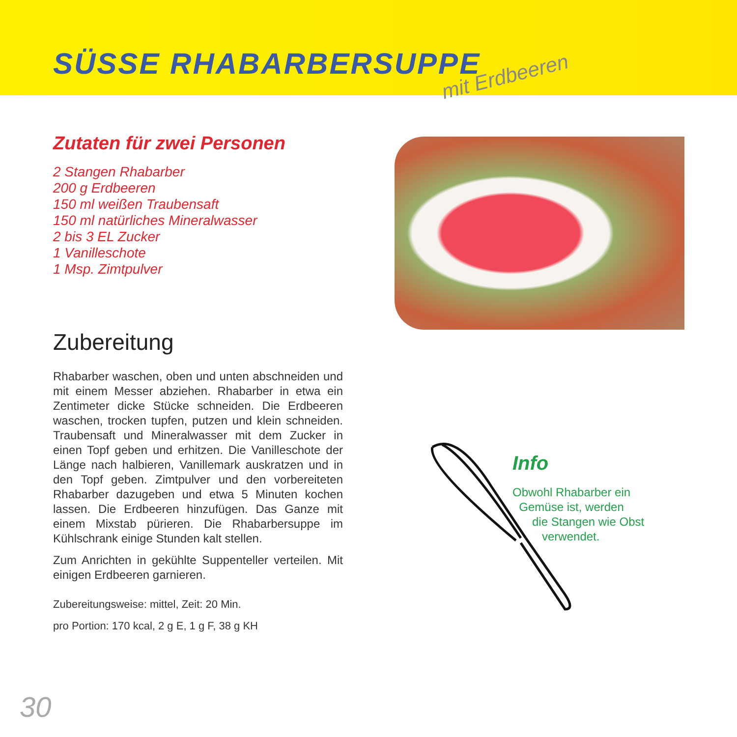SÜSSE RHABARBERSUPPE
mit Erdbeeren
Zutaten für zwei Personen
2 Stangen Rhabarber
200 g Erdbeeren
150 ml weißen Traubensaft
150 ml natürliches Mineralwasser
2 bis 3 EL Zucker
1 Vanilleschote
1 Msp. Zimtpulver
Zubereitung
Rhabarber waschen, oben und unten abschneiden und mit einem Messer abziehen. Rhabarber in etwa ein Zentimeter dicke Stücke schneiden. Die Erdbeeren waschen, trocken tupfen, putzen und klein schneiden. Traubensaft und Mineralwasser mit dem Zucker in einen Topf geben und erhitzen. Die Vanilleschote der Länge nach halbieren, Vanillemark auskratzen und in den Topf geben. Zimtpulver und den vorbereiteten Rhabarber dazugeben und etwa 5 Minuten kochen lassen. Die Erdbeeren hinzufügen. Das Ganze mit einem Mixstab pürieren. Die Rhabarbersuppe im Kühlschrank einige Stunden kalt stellen.
Zum Anrichten in gekühlte Suppenteller verteilen. Mit einigen Erdbeeren garnieren.
Zubereitungsweise: mittel, Zeit: 20 Min.
pro Portion: 170 kcal, 2 g E, 1 g F, 38 g KH
Info
Obwohl Rhabarber ein
Gemüse ist, werden
die Stangen wie Obst
verwendet.
30